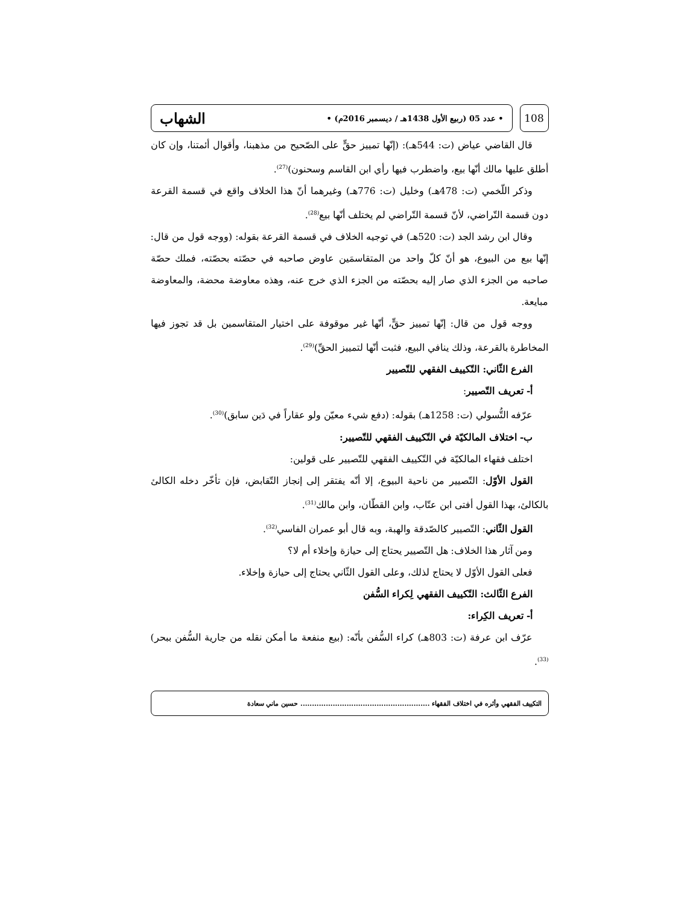108
• عدد 05 (ربيع الأول 1438هـ / ديسمبر 2016م) • الشهاب
قال القاضي عياض (ت: 544هـ): (إنّها تمييز حقٍّ على الصّحيح من مذهبنا، وأقوال أئمتنا، وإن كان أطلق عليها مالك أنّها بيع، واضطرب فيها رأي ابن القاسم وسحنون)<sup>(27)</sup>.
وذكر اللّخمي (ت: 478هـ) وخليل (ت: 776هـ) وغيرهما أنّ هذا الخلاف واقع في قسمة القرعة دون قسمة التّراضي، لأنّ قسمة التّراضي لم يختلف أنّها بيع<sup>(28)</sup>.
وقال ابن رشد الجد (ت: 520هـ) في توجيه الخلاف في قسمة القرعة بقوله: (ووجه قول من قال: إنّها بيع من البيوع، هو أنّ كلّ واحد من المتقاسمَين عاوض صاحبه في حصّته بحصّته، فملك حصّة صاحبه من الجزء الذي صار إليه بحصّته من الجزء الذي خرج عنه، وهذه معاوضة محضة، والمعاوضة مبايعة.
ووجه قول من قال: إنّها تمييز حقٍّ، أنّها غير موقوفة على اختيار المتقاسمين بل قد تجوز فيها المخاطرة بالقرعة، وذلك ينافي البيع، فثبت أنّها لتمييز الحقِّ)<sup>(29)</sup>.
الفرع الثّاني: التّكييف الفقهي للتّصيير
أ- تعريف التّصيير:
عرّفه التُّسولي (ت: 1258هـ) بقوله: (دفع شيء معيّن ولو عقاراً في دَين سابق)<sup>(30)</sup>.
ب- اختلاف المالكيّة في التّكييف الفقهي للتّصيير:
اختلف فقهاء المالكيّة في التّكييف الفقهي للتّصيير على قولين:
القول الأوّل: التّصيير من ناحية البيوع، إلا أنّه يفتقر إلى إنجاز التّقابض، فإن تأخّر دخله الكالئ بالكالئ، بهذا القول أفتى ابن عتّاب، وابن القطّان، وابن مالك<sup>(31)</sup>.
القول الثّاني: التّصيير كالصّدقة والهبة، وبه قال أبو عمران الفاسي<sup>(32)</sup>.
ومن آثار هذا الخلاف: هل التّصيير يحتاج إلى حيازة وإخلاء أم لا؟
فعلى القول الأوّل لا يحتاج لذلك، وعلى القول الثّاني يحتاج إلى حيازة وإخلاء.
الفرع الثّالث: التّكييف الفقهي لِكراء السُّفن
أ- تعريف الكِراء:
عرّف ابن عرفة (ت: 803هـ) كراء السُّفن بأنّه: (بيع منفعة ما أمكن نقله من جارية السُّفن ببحر)<sup>(33)</sup>.
التكييف الفقهي وأثره في اختلاف الفقهاء ........................................................ حسين ماني سعادة